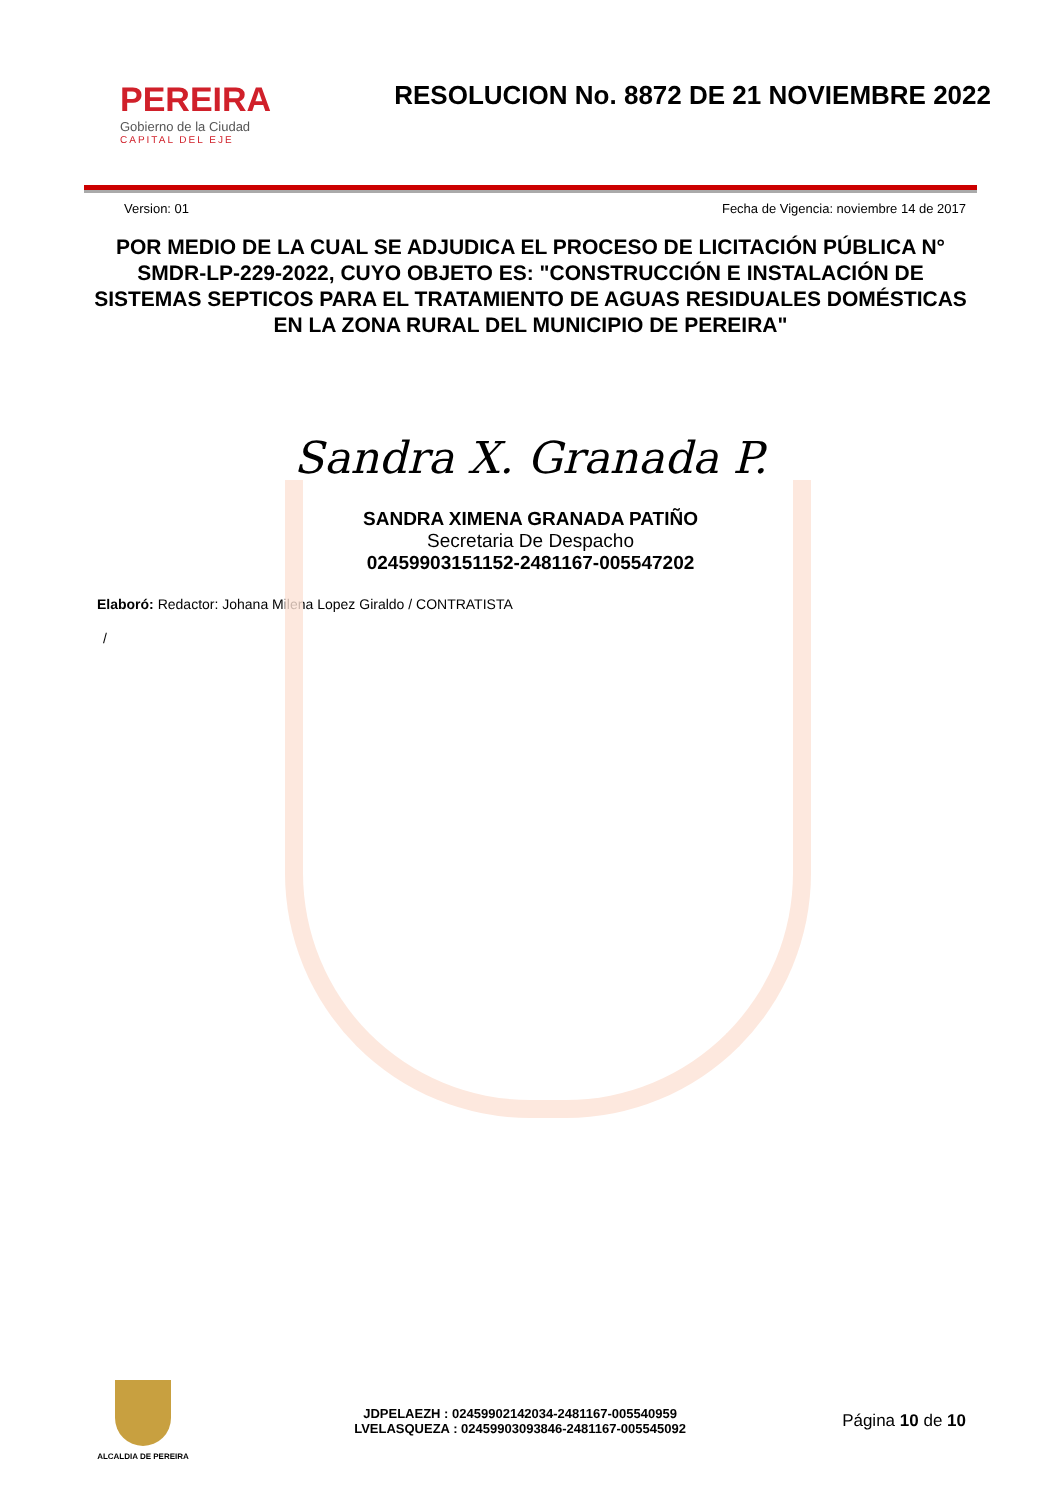PEREIRA
Gobierno de la Ciudad
CAPITAL DEL EJE
RESOLUCION No. 8872 DE 21 NOVIEMBRE 2022
Version: 01 Fecha de Vigencia: noviembre 14 de 2017
POR MEDIO DE LA CUAL SE ADJUDICA EL PROCESO DE LICITACIÓN PÚBLICA N° SMDR-LP-229-2022, CUYO OBJETO ES: "CONSTRUCCIÓN E INSTALACIÓN DE SISTEMAS SEPTICOS PARA EL TRATAMIENTO DE AGUAS RESIDUALES DOMÉSTICAS EN LA ZONA RURAL DEL MUNICIPIO DE PEREIRA"
Sandra X. Granada P.
SANDRA XIMENA GRANADA PATIÑO
Secretaria De Despacho
02459903151152-2481167-005547202
Elaboró: Redactor: Johana Milena Lopez Giraldo / CONTRATISTA
/
ALCALDIA DE PEREIRA
JDPELAEZH : 02459902142034-2481167-005540959
LVELASQUEZA : 02459903093846-2481167-005545092
Página 10 de 10